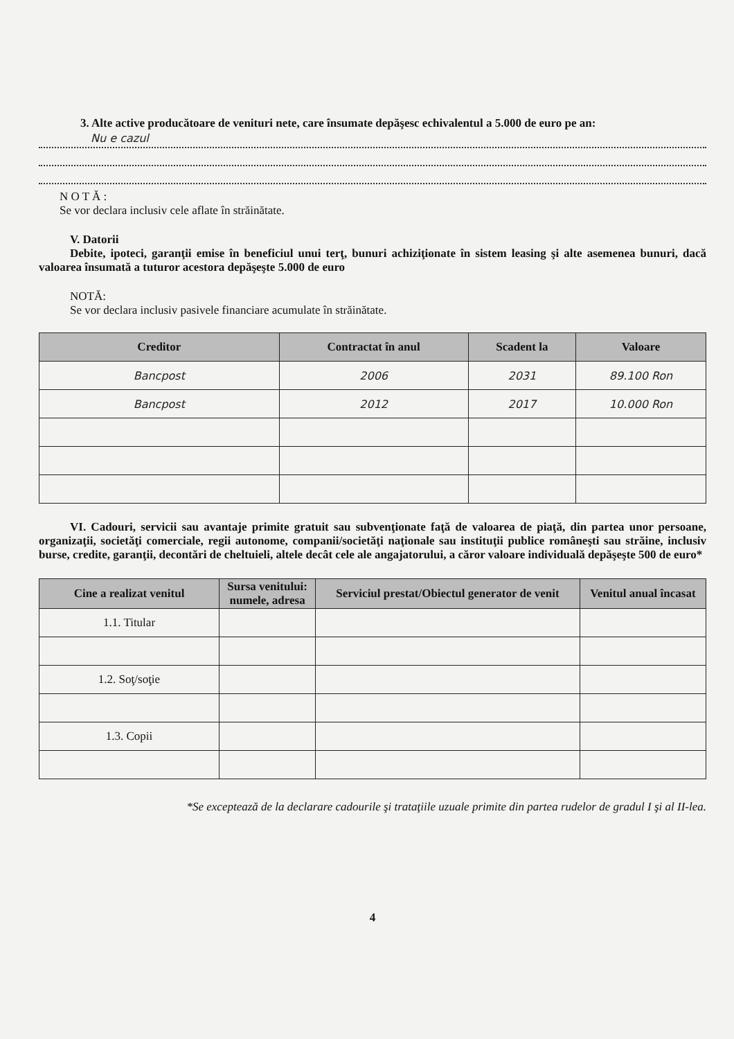3. Alte active producătoare de venituri nete, care însumate depăşesc echivalentul a 5.000 de euro pe an:
Nu e cazul
N O T Ă :
Se vor declara inclusiv cele aflate în străinătate.
V. Datorii
Debite, ipoteci, garanţii emise în beneficiul unui terţ, bunuri achiziţionate în sistem leasing şi alte asemenea bunuri, dacă valoarea însumată a tuturor acestora depăşeşte 5.000 de euro
NOTĂ:
Se vor declara inclusiv pasivele financiare acumulate în străinătate.
| Creditor | Contractat în anul | Scadent la | Valoare |
| --- | --- | --- | --- |
| Bancpost | 2006 | 2031 | 89.100 Ron |
| Bancpost | 2012 | 2017 | 10.000 Ron |
VI. Cadouri, servicii sau avantaje primite gratuit sau subvenţionate faţă de valoarea de piaţă, din partea unor persoane, organizaţii, societăţi comerciale, regii autonome, companii/societăţi naţionale sau instituţii publice româneşti sau străine, inclusiv burse, credite, garanţii, decontări de cheltuieli, altele decât cele ale angajatorului, a căror valoare individuală depăşeşte 500 de euro*
| Cine a realizat venitul | Sursa venitului: numele, adresa | Serviciul prestat/Obiectul generator de venit | Venitul anual încasat |
| --- | --- | --- | --- |
| 1.1. Titular | | | |
| 1.2. Soţ/soţie | | | |
| 1.3. Copii | | | |
*Se exceptează de la declarare cadourile şi trataţiile uzuale primite din partea rudelor de gradul I şi al II-lea.
4